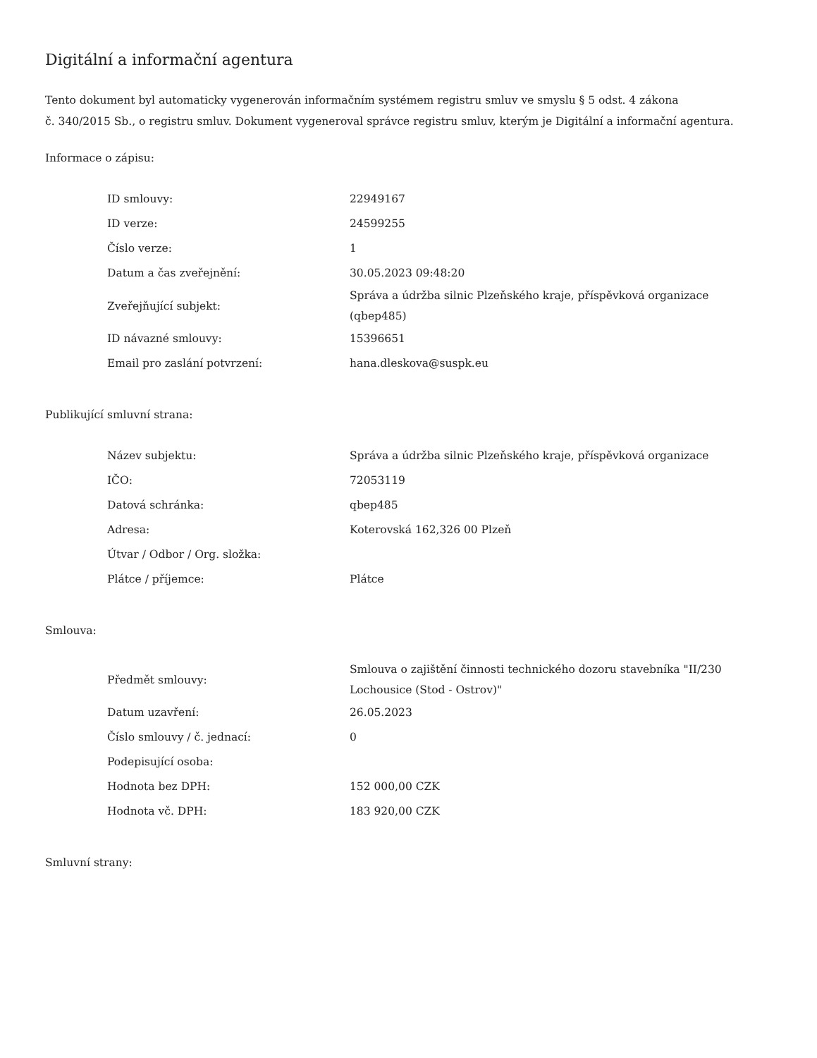Digitální a informační agentura
Tento dokument byl automaticky vygenerován informačním systémem registru smluv ve smyslu § 5 odst. 4 zákona
č. 340/2015 Sb., o registru smluv. Dokument vygeneroval správce registru smluv, kterým je Digitální a informační agentura.
Informace o zápisu:
| ID smlouvy: | 22949167 |
| ID verze: | 24599255 |
| Číslo verze: | 1 |
| Datum a čas zveřejnění: | 30.05.2023 09:48:20 |
| Zveřejňující subjekt: | Správa a údržba silnic Plzeňského kraje, příspěvková organizace (qbep485) |
| ID návazné smlouvy: | 15396651 |
| Email pro zaslání potvrzení: | hana.dleskova@suspk.eu |
Publikující smluvní strana:
| Název subjektu: | Správa a údržba silnic Plzeňského kraje, příspěvková organizace |
| IČO: | 72053119 |
| Datová schránka: | qbep485 |
| Adresa: | Koterovská 162,326 00 Plzeň |
| Útvar / Odbor / Org. složka: | |
| Plátce / příjemce: | Plátce |
Smlouva:
| Předmět smlouvy: | Smlouva o zajištění činnosti technického dozoru stavebníka "II/230 Lochousice (Stod - Ostrov)" |
| Datum uzavření: | 26.05.2023 |
| Číslo smlouvy / č. jednací: | 0 |
| Podepisující osoba: | |
| Hodnota bez DPH: | 152 000,00 CZK |
| Hodnota vč. DPH: | 183 920,00 CZK |
Smluvní strany: